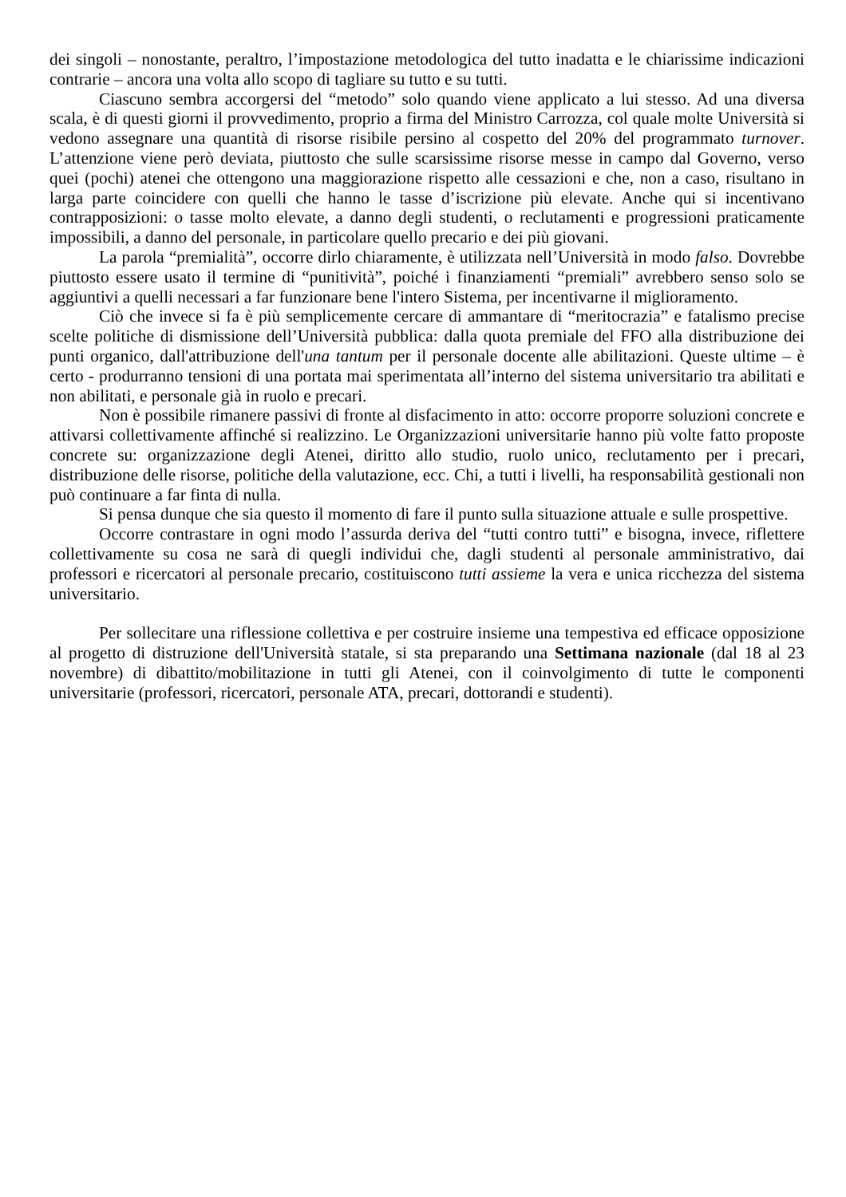dei singoli – nonostante, peraltro, l’impostazione metodologica del tutto inadatta e le chiarissime indicazioni contrarie – ancora una volta allo scopo di tagliare su tutto e su tutti.
Ciascuno sembra accorgersi del “metodo” solo quando viene applicato a lui stesso. Ad una diversa scala, è di questi giorni il provvedimento, proprio a firma del Ministro Carrozza, col quale molte Università si vedono assegnare una quantità di risorse risibile persino al cospetto del 20% del programmato turnover. L’attenzione viene però deviata, piuttosto che sulle scarsissime risorse messe in campo dal Governo, verso quei (pochi) atenei che ottengono una maggiorazione rispetto alle cessazioni e che, non a caso, risultano in larga parte coincidere con quelli che hanno le tasse d’iscrizione più elevate. Anche qui si incentivano contrapposizioni: o tasse molto elevate, a danno degli studenti, o reclutamenti e progressioni praticamente impossibili, a danno del personale, in particolare quello precario e dei più giovani.
La parola “premialità”, occorre dirlo chiaramente, è utilizzata nell’Università in modo falso. Dovrebbe piuttosto essere usato il termine di “punitività”, poiché i finanziamenti “premiali” avrebbero senso solo se aggiuntivi a quelli necessari a far funzionare bene l'intero Sistema, per incentivarne il miglioramento.
Ciò che invece si fa è più semplicemente cercare di ammantare di “meritocrazia” e fatalismo precise scelte politiche di dismissione dell’Università pubblica: dalla quota premiale del FFO alla distribuzione dei punti organico, dall'attribuzione dell'una tantum per il personale docente alle abilitazioni. Queste ultime – è certo - produrranno tensioni di una portata mai sperimentata all’interno del sistema universitario tra abilitati e non abilitati, e personale già in ruolo e precari.
Non è possibile rimanere passivi di fronte al disfacimento in atto: occorre proporre soluzioni concrete e attivarsi collettivamente affinché si realizzino. Le Organizzazioni universitarie hanno più volte fatto proposte concrete su: organizzazione degli Atenei, diritto allo studio, ruolo unico, reclutamento per i precari, distribuzione delle risorse, politiche della valutazione, ecc. Chi, a tutti i livelli, ha responsabilità gestionali non può continuare a far finta di nulla.
Si pensa dunque che sia questo il momento di fare il punto sulla situazione attuale e sulle prospettive.
Occorre contrastare in ogni modo l’assurda deriva del “tutti contro tutti” e bisogna, invece, riflettere collettivamente su cosa ne sarà di quegli individui che, dagli studenti al personale amministrativo, dai professori e ricercatori al personale precario, costituiscono tutti assieme la vera e unica ricchezza del sistema universitario.
Per sollecitare una riflessione collettiva e per costruire insieme una tempestiva ed efficace opposizione al progetto di distruzione dell'Università statale, si sta preparando una Settimana nazionale (dal 18 al 23 novembre) di dibattito/mobilitazione in tutti gli Atenei, con il coinvolgimento di tutte le componenti universitarie (professori, ricercatori, personale ATA, precari, dottorandi e studenti).